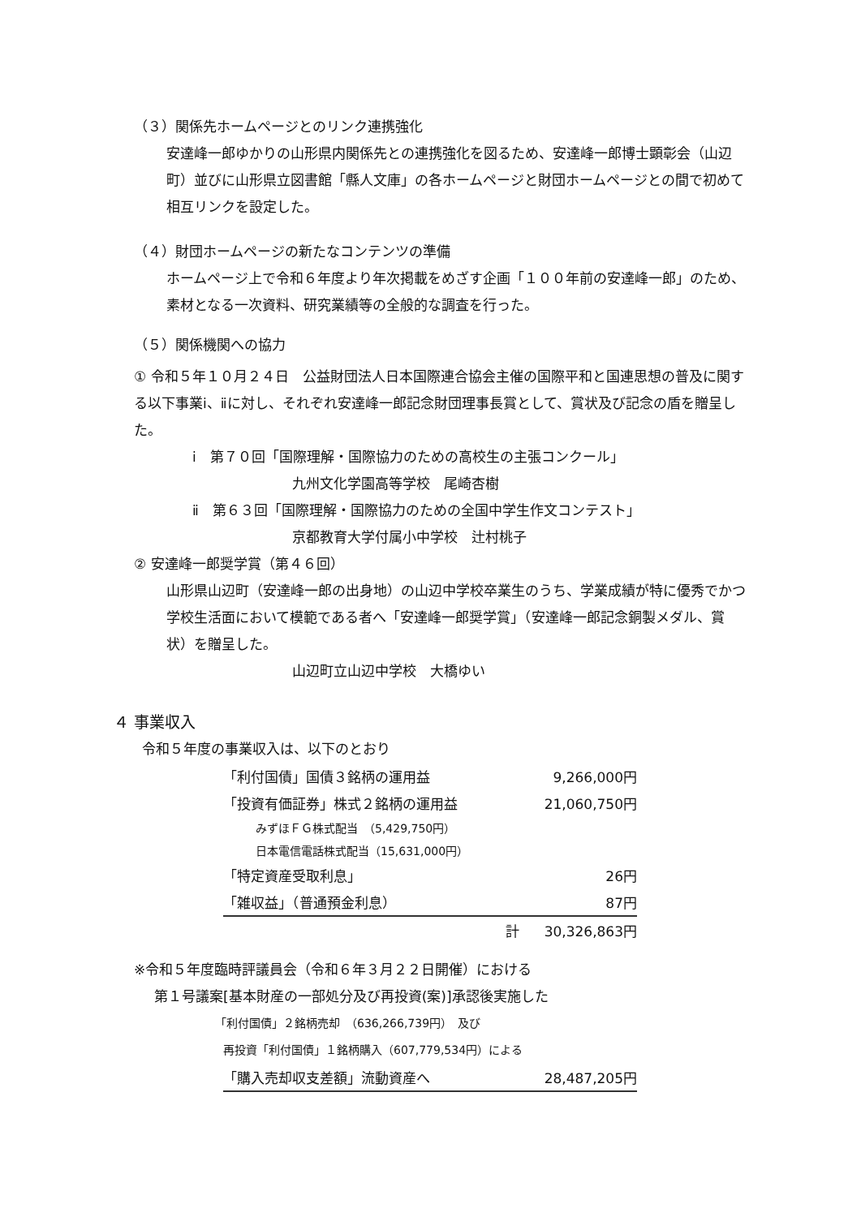（３）関係先ホームページとのリンク連携強化
安達峰一郎ゆかりの山形県内関係先との連携強化を図るため、安達峰一郎博士顕彰会（山辺町）並びに山形県立図書館「縣人文庫」の各ホームページと財団ホームページとの間で初めて相互リンクを設定した。
（４）財団ホームページの新たなコンテンツの準備
ホームページ上で令和６年度より年次掲載をめざす企画「１００年前の安達峰一郎」のため、素材となる一次資料、研究業績等の全般的な調査を行った。
（５）関係機関への協力
① 令和５年１０月２４日　公益財団法人日本国際連合協会主催の国際平和と国連思想の普及に関する以下事業ⅰ、ⅱに対し、それぞれ安達峰一郎記念財団理事長賞として、賞状及び記念の盾を贈呈した。
ⅰ　第７０回「国際理解・国際協力のための高校生の主張コンクール」
九州文化学園高等学校　尾崎杏樹
ⅱ　第６３回「国際理解・国際協力のための全国中学生作文コンテスト」
京都教育大学付属小中学校　辻村桃子
② 安達峰一郎奨学賞（第４６回）
山形県山辺町（安達峰一郎の出身地）の山辺中学校卒業生のうち、学業成績が特に優秀でかつ学校生活面において模範である者へ「安達峰一郎奨学賞」（安達峰一郎記念銅製メダル、賞状）を贈呈した。
山辺町立山辺中学校　大橋ゆい
４ 事業収入
令和５年度の事業収入は、以下のとおり
| 「利付国債」国債３銘柄の運用益 | 9,266,000円 |
| 「投資有価証券」株式２銘柄の運用益 | 21,060,750円 |
| みずほＦＧ株式配当 （5,429,750円） | |
| 日本電信電話株式配当（15,631,000円） | |
| 「特定資産受取利息」 | 26円 |
| 「雑収益」（普通預金利息） | 87円 |
| 計 | 30,326,863円 |
※令和５年度臨時評議員会（令和６年３月２２日開催）における
第１号議案[基本財産の一部処分及び再投資(案)]承認後実施した
「利付国債」２銘柄売却　（636,266,739円）　及び
再投資「利付国債」１銘柄購入（607,779,534円）による
| 「購入売却収支差額」流動資産へ | 28,487,205円 |